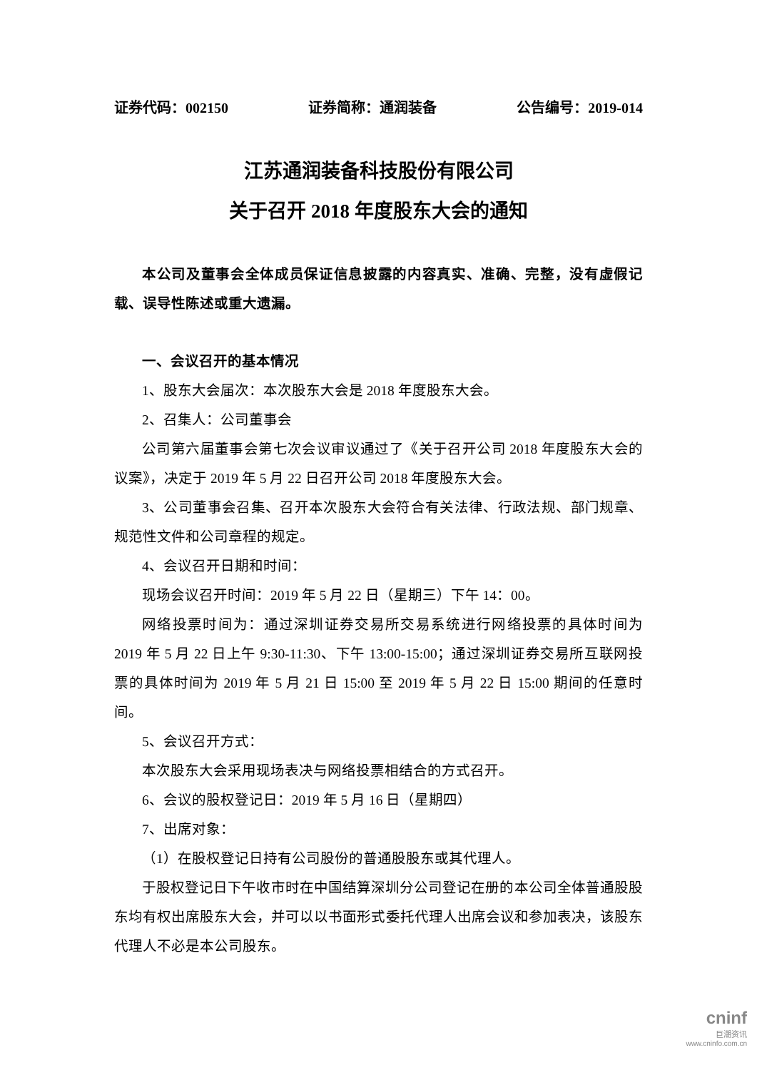证券代码：002150 证券简称：通润装备 公告编号：2019-014
江苏通润装备科技股份有限公司
关于召开 2018 年度股东大会的通知
本公司及董事会全体成员保证信息披露的内容真实、准确、完整，没有虚假记载、误导性陈述或重大遗漏。
一、会议召开的基本情况
1、股东大会届次：本次股东大会是 2018 年度股东大会。
2、召集人：公司董事会
公司第六届董事会第七次会议审议通过了《关于召开公司 2018 年度股东大会的议案》，决定于 2019 年 5 月 22 日召开公司 2018 年度股东大会。
3、公司董事会召集、召开本次股东大会符合有关法律、行政法规、部门规章、规范性文件和公司章程的规定。
4、会议召开日期和时间：
现场会议召开时间：2019 年 5 月 22 日（星期三）下午 14：00。
网络投票时间为：通过深圳证券交易所交易系统进行网络投票的具体时间为 2019 年 5 月 22 日上午 9:30-11:30、下午 13:00-15:00；通过深圳证券交易所互联网投票的具体时间为 2019 年 5 月 21 日 15:00 至 2019 年 5 月 22 日 15:00 期间的任意时间。
5、会议召开方式：
本次股东大会采用现场表决与网络投票相结合的方式召开。
6、会议的股权登记日：2019 年 5 月 16 日（星期四）
7、出席对象：
（1）在股权登记日持有公司股份的普通股股东或其代理人。
于股权登记日下午收市时在中国结算深圳分公司登记在册的本公司全体普通股股东均有权出席股东大会，并可以以书面形式委托代理人出席会议和参加表决，该股东代理人不必是本公司股东。
cninf
巨潮资讯
www.cninfo.com.cn